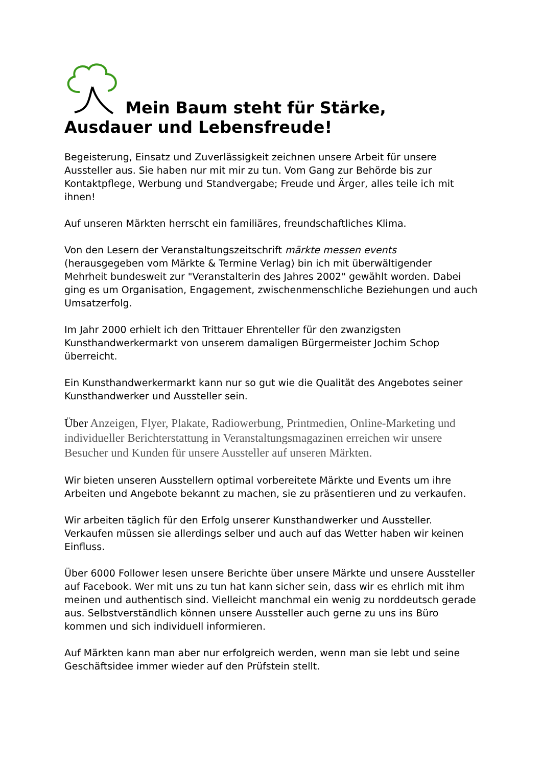Mein Baum steht für Stärke, Ausdauer und Lebensfreude!
Begeisterung, Einsatz und Zuverlässigkeit zeichnen unsere Arbeit für unsere Aussteller aus. Sie haben nur mit mir zu tun. Vom Gang zur Behörde bis zur Kontaktpflege, Werbung und Standvergabe; Freude und Ärger, alles teile ich mit ihnen!
Auf unseren Märkten herrscht ein familiäres, freundschaftliches Klima.
Von den Lesern der Veranstaltungszeitschrift märkte messen events (herausgegeben vom Märkte & Termine Verlag) bin ich mit überwältigender Mehrheit bundesweit zur "Veranstalterin des Jahres 2002" gewählt worden. Dabei ging es um Organisation, Engagement, zwischenmenschliche Beziehungen und auch Umsatzerfolg.
Im Jahr 2000 erhielt ich den Trittauer Ehrenteller für den zwanzigsten Kunsthandwerkermarkt von unserem damaligen Bürgermeister Jochim Schop überreicht.
Ein Kunsthandwerkermarkt kann nur so gut wie die Qualität des Angebotes seiner Kunsthandwerker und Aussteller sein.
Über Anzeigen, Flyer, Plakate, Radiowerbung, Printmedien, Online-Marketing und individueller Berichterstattung in Veranstaltungsmagazinen erreichen wir unsere Besucher und Kunden für unsere Aussteller auf unseren Märkten.
Wir bieten unseren Ausstellern optimal vorbereitete Märkte und Events um ihre Arbeiten und Angebote bekannt zu machen, sie zu präsentieren und zu verkaufen.
Wir arbeiten täglich für den Erfolg unserer Kunsthandwerker und Aussteller. Verkaufen müssen sie allerdings selber und auch auf das Wetter haben wir keinen Einfluss.
Über 6000 Follower lesen unsere Berichte über unsere Märkte und unsere Aussteller auf Facebook. Wer mit uns zu tun hat kann sicher sein, dass wir es ehrlich mit ihm meinen und authentisch sind. Vielleicht manchmal ein wenig zu norddeutsch gerade aus. Selbstverständlich können unsere Aussteller auch gerne zu uns ins Büro kommen und sich individuell informieren.
Auf Märkten kann man aber nur erfolgreich werden, wenn man sie lebt und seine Geschäftsidee immer wieder auf den Prüfstein stellt.